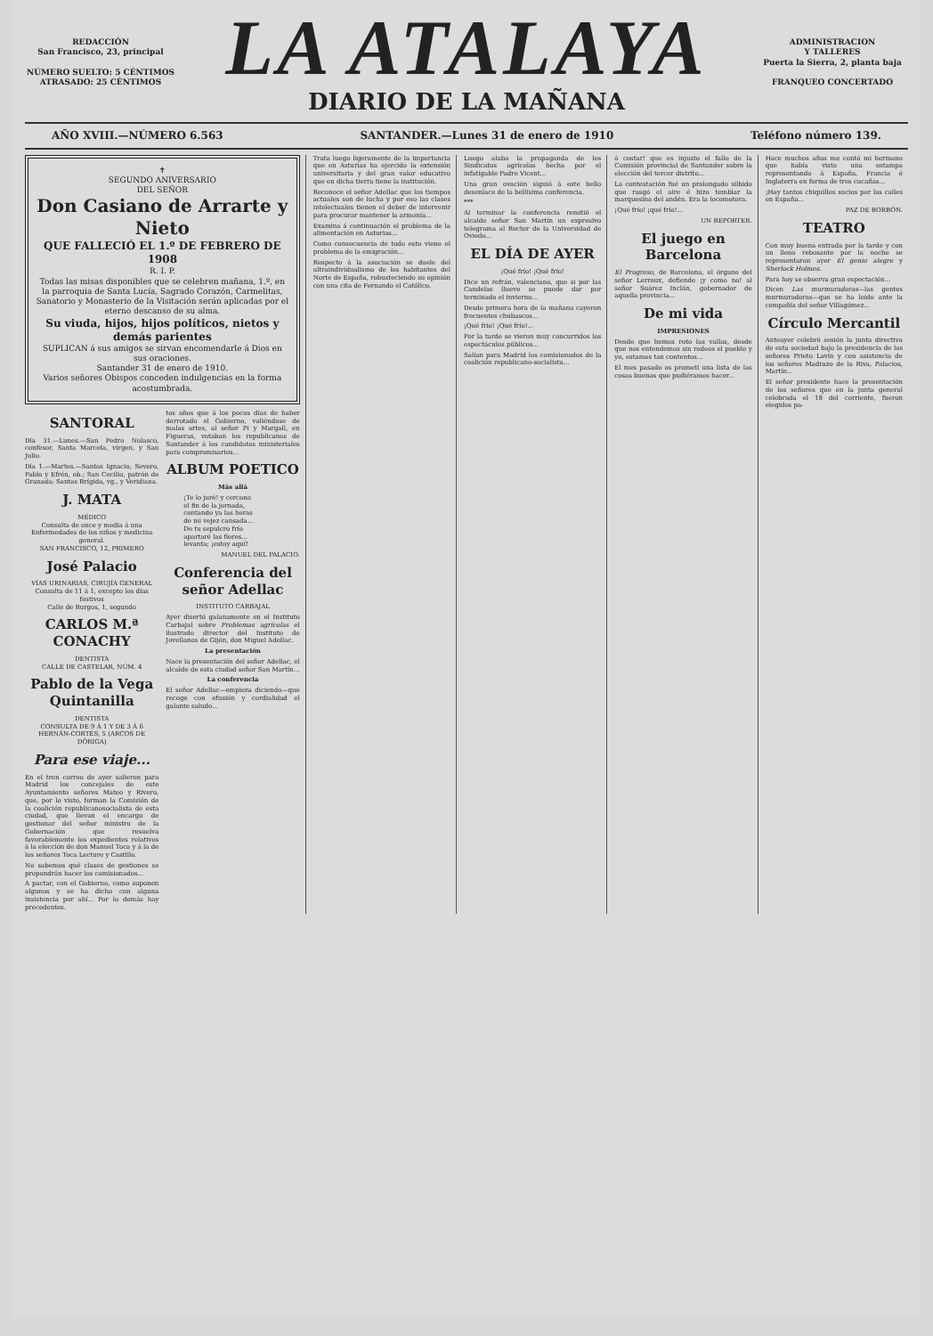REDACCIÓN
San Francisco, 23, principal
NÚMERO SUELTO: 5 CÉNTIMOS
ATRASADO: 25 CÉNTIMOS
LA ATALAYA
DIARIO DE LA MAÑANA
ADMINISTRACION
Y TALLERES
Puerta la Sierra, 2, planta baja
FRANQUEO CONCERTADO
AÑO XVIII.—NÚMERO 6.563 SANTANDER.—Lunes 31 de enero de 1910 Teléfono número 139.
✝
SEGUNDO ANIVERSARIO
DEL SEÑOR
Don Casiano de Arrarte y Nieto
QUE FALLECIÓ EL 1.º DE FEBRERO DE 1908
R. I. P.
Todas las misas disponibles que se celebren mañana, 1.º, en la parroquia de Santa Lucía, Sagrado Corazón, Carmelitas, Sanatorio y Monasterio de la Visitación serán aplicadas por el eterno descanso de su alma.
Su viuda, hijos, hijos políticos, nietos y demás parientes
SUPLICAN á sus amigos se sirvan encomendarle á Dios en sus oraciones.
Santander 31 de enero de 1910.
Varios señores Obispos conceden indulgencias en la forma acostumbrada.
SANTORAL
Día 31.—Lunes.—San Pedro Nolasco, confesor, Santa Marcela, virgen, y San Julio.
Día 1.—Martes.—Santos Ignacio, Severo, Pablo y Efrén, ob.; San Cecilio, patrón de Granada; Santas Brígida, vg., y Veridiana.
J. MATA
MÉDICO
Consulta de once y media á una
Enfermedades de los niños y medicina general.
SAN FRANCISCO, 12, PRIMERO
José Palacio
VÍAS URINARIAS, CIRUJÍA GENERAL
Consulta de 11 á 1, excepto los días festivos
Calle de Burgos, 1, segundo
CARLOS M.ª CONACHY
DENTISTA
CALLE DE CASTELAR, NÚM. 4
Pablo de la Vega Quintanilla
DENTISTA
CONSULTA DE 9 Á 1 Y DE 3 Á 6
HERNÁN-CORTÉS, 5 (ARCOS DE DÓRIGA)
Para ese viaje...
En el tren correo de ayer salieron para Madrid los concejales de este Ayuntamiento señores Mateo y Rivero, que, por lo visto, forman la Comisión de la coalición republicanosocialista de esta ciudad, que llevan el encargo de gestionar del señor ministro de la Gobernación que resuelva favorablemente los expedientes relativos á la elección de don Manuel Toca y á la de los señores Toca Lecture y Castillo.
No sabemos qué clases de gestiones se propondrán hacer los comisionados...
A pactar, con el Gobierno, como suponen algunos y se ha dicho con alguna insistencia por ahí... Por lo demás hay precedentes.
tos años que á los pocos días de haber derrotado el Gobierno, valiéndose de malas artes, al señor Pi y Margall, en Figueras, votaban los republicanos de Santander á los candidatos ministeriales para compromisarios...
ALBUM POETICO
Más allá
¡Te lo juré! y cercano
el fin de la jornada,
contando ya las horas
de mi vejez cansada...
De tu sepulcro frío
apartaré las flores...
levanta; ¡estoy aquí!
MANUEL DEL PALACIO.
Conferencia del señor Adellac
INSTITUTO CARBAJAL
Ayer disertó galanamente en el Instituto Carbajal sobre Problemas agrícolas el ilustrado director del Instituto de Jovellanos de Gijón, don Miguel Adellac.
La presentación
Nace la presentación del señor Adellac, el alcalde de esta ciudad señor San Martín...
La conferencia
El señor Adellac—empieza diciendo—que recoge con efusión y cordialidad el galante saludo...
Trata luego ligeramente de la importancia que en Asturias ha ejercido la extensión universitaria y del gran valor educativo que en dicha tierra tiene la institución.
Reconoce el señor Adellac que los tiempos actuales son de lucha y por eso las clases intelectuales tienen el deber de intervenir para procurar mantener la armonía...
Examina á continuación el problema de la alimentación en Asturias...
Como consecuencia de todo esto viene el problema de la emigración...
Respecto á la asociación se duele del ultraindividualismo de los habitantes del Norte de España, robusteciendo su opinión con una cita de Fernando el Católico.
Luego alaba la propaganda de los Sindicatos agrícolas hecha por el infatigable Padre Vicent...
Una gran ovación siguió á este bello desenlace de la bellísima conferencia.
***
Al terminar la conferencia remitió el alcalde señor San Martín un expresivo telegrama al Rector de la Universidad de Oviedo...
EL DÍA DE AYER
¡Qué frío! ¡Qué frío!
Dice un refrán, valenciano, que si por las Candelas llueve se puede dar por terminado el invierno...
Desde primera hora de la mañana cayeron frecuentes chubascos...
¡Qué frío! ¡Qué frío!...
Por la tarde se vieron muy concurridos los espectáculos públicos...
Salían para Madrid los comisionados de la coalición republicano-socialista...
á costar! que es injusto el fallo de la Comisión provincial de Santander sobre la elección del tercer distrito...
La contestación fué un prolongado silbido que rasgó el aire é hizo temblar la marquesina del andén. Era la locomotora.
¡Qué frío! ¡qué frío!...
UN REPORTER.
El juego en Barcelona
El Progreso, de Barcelona, el órgano del señor Lerroux, defiende ¡y como no! al señor Suárez Inclán, gobernador de aquella provincia...
De mi vida
IMPRESIONES
Desde que hemos roto las vallas, desde que nos entendemos sin rodeos el pueblo y yo, estamos tan contentos...
El mes pasado os prometí una lista de las cosas buenas que pudiéramos hacer...
Hace muchos años me contó mi hermano que había visto una estampa representando á España, Francia é Inglaterra en forma de tres cucañas...
¡Hay tantos chiquillos sucios por las calles en España...
PAZ DE BORBÓN.
TEATRO
Con muy buena entrada por la tarde y con un lleno rebosante por la noche se representaron ayer El genio alegre y Sherlock Holmes.
Para hoy se observa gran espectación...
Dicen Las murmuradoras—las gentes murmuradoras—que se ha leído ante la compañía del señor Villagómez...
Círculo Mercantil
Anteayer celebró sesión la junta directiva de esta sociedad bajo la presidencia de los señores Prieto Lavín y con asistencia de los señores Madrazo de la Riva, Palacios, Martín...
El señor presidente hace la presentación de los señores que en la junta general celebrada el 18 del corriente, fueron elegidos pa-